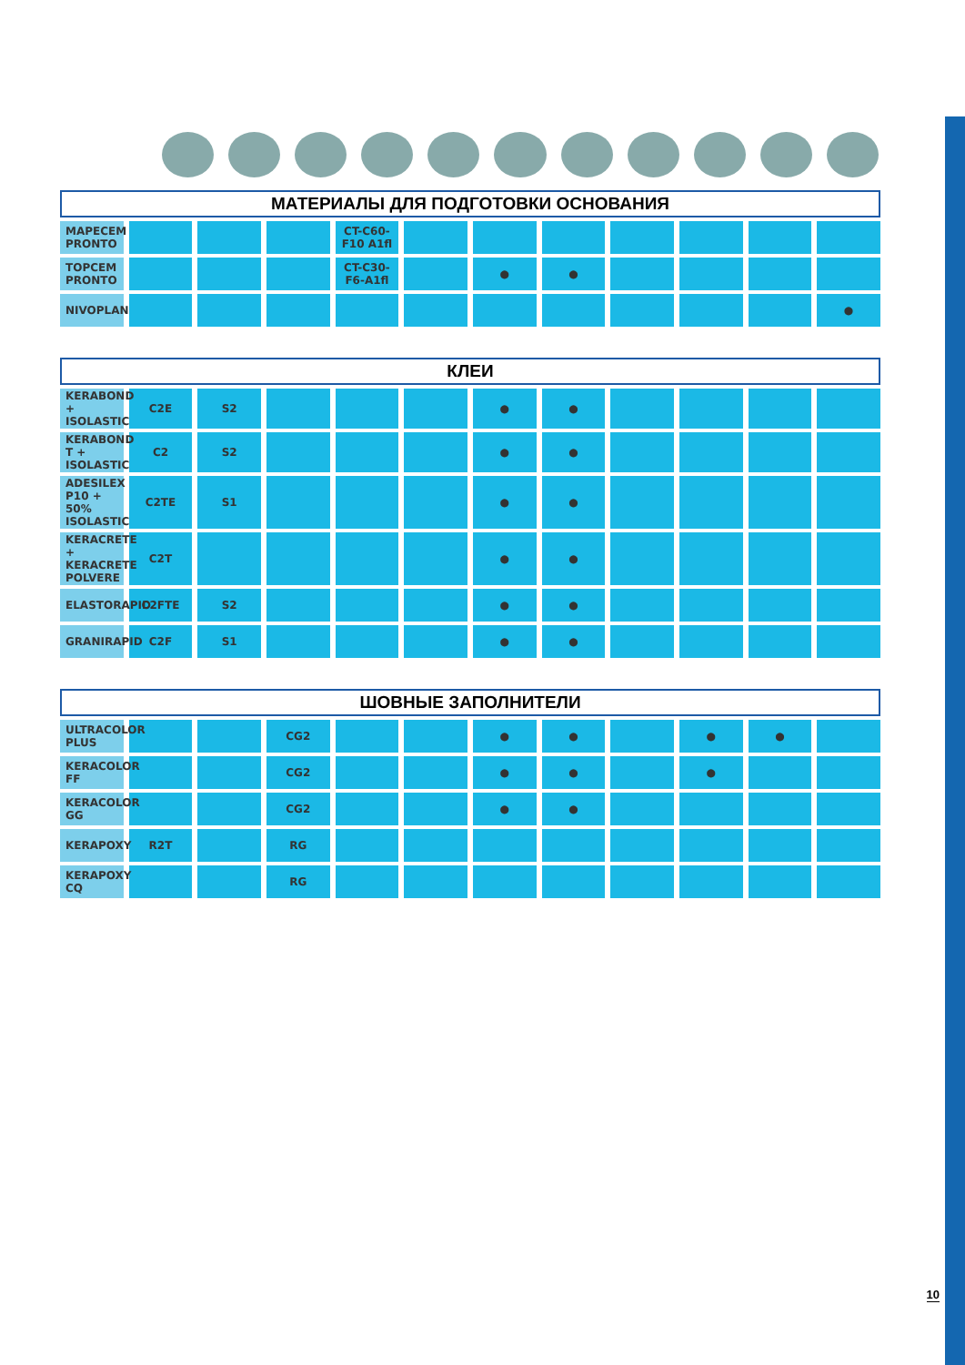| МАТЕРИАЛЫ ДЛЯ ПОДГОТОВКИ ОСНОВАНИЯ | | | | | | | | | | | |
| --- | --- | --- | --- | --- | --- | --- | --- | --- | --- | --- | --- |
| MAPECEM PRONTO | | | | CT-C60-F10 A1fl | | | | | | | |
| TOPCEM PRONTO | | | | CT-C30-F6-A1fl | | ● | ● | | | | |
| NIVOPLAN | | | | | | | | | | | ● |
| КЛЕИ | | | | | | | | | | | |
| --- | --- | --- | --- | --- | --- | --- | --- | --- | --- | --- | --- |
| KERABOND + ISOLASTIC | C2E | S2 | | | | ● | ● | | | | |
| KERABOND T + ISOLASTIC | C2 | S2 | | | | ● | ● | | | | |
| ADESILEX P10 + 50% ISOLASTIC | C2TE | S1 | | | | ● | ● | | | | |
| KERACRETE + KERACRETE POLVERE | C2T | | | | | ● | ● | | | | |
| ELASTORAPID | C2FTE | S2 | | | | ● | ● | | | | |
| GRANIRAPID | C2F | S1 | | | | ● | ● | | | | |
| ШОВНЫЕ ЗАПОЛНИТЕЛИ | | | | | | | | | | | |
| --- | --- | --- | --- | --- | --- | --- | --- | --- | --- | --- | --- |
| ULTRACOLOR PLUS | | | CG2 | | | ● | ● | | ● | ● | |
| KERACOLOR FF | | | CG2 | | | ● | ● | | ● | | |
| KERACOLOR GG | | | CG2 | | | ● | ● | | | | |
| KERAPOXY | R2T | | RG | | | | | | | | |
| KERAPOXY CQ | | | RG | | | | | | | | |
10